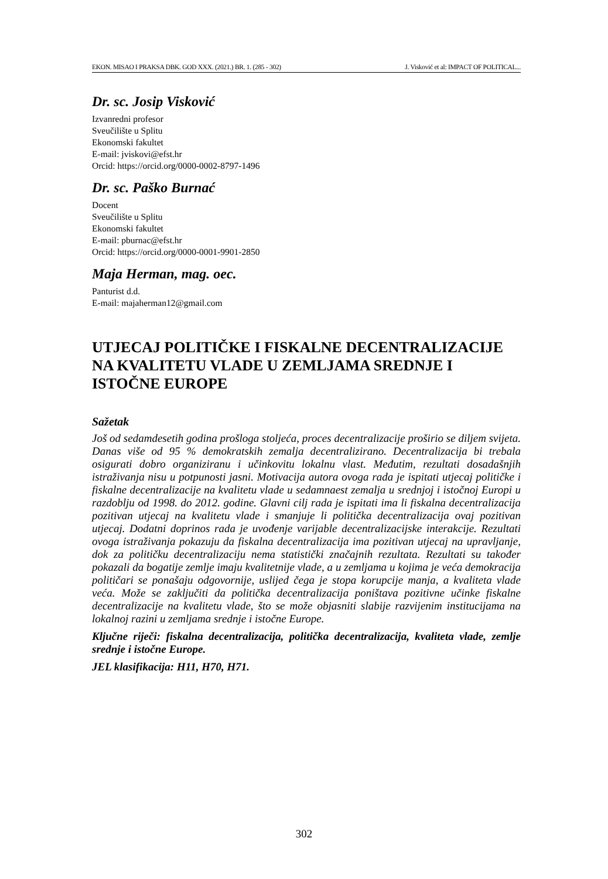EKON. MISAO I PRAKSA DBK. GOD XXX. (2021.) BR. 1. (285 - 302) J. Visković et al: IMPACT OF POLITICAL...
Dr. sc. Josip Visković
Izvanredni profesor
Sveučilište u Splitu
Ekonomski fakultet
E-mail: jviskovi@efst.hr
Orcid: https://orcid.org/0000-0002-8797-1496
Dr. sc. Paško Burnać
Docent
Sveučilište u Splitu
Ekonomski fakultet
E-mail: pburnac@efst.hr
Orcid: https://orcid.org/0000-0001-9901-2850
Maja Herman, mag. oec.
Panturist d.d.
E-mail: majaherman12@gmail.com
UTJECAJ POLITIČKE I FISKALNE DECENTRALIZACIJE NA KVALITETU VLADE U ZEMLJAMA SREDNJE I ISTOČNE EUROPE
Sažetak
Još od sedamdesetih godina prošloga stoljeća, proces decentralizacije proširio se diljem svijeta. Danas više od 95 % demokratskih zemalja decentralizirano. Decentralizacija bi trebala osigurati dobro organiziranu i učinkovitu lokalnu vlast. Međutim, rezultati dosadašnjih istraživanja nisu u potpunosti jasni. Motivacija autora ovoga rada je ispitati utjecaj političke i fiskalne decentralizacije na kvalitetu vlade u sedamnaest zemalja u srednjoj i istočnoj Europi u razdoblju od 1998. do 2012. godine. Glavni cilj rada je ispitati ima li fiskalna decentralizacija pozitivan utjecaj na kvalitetu vlade i smanjuje li politička decentralizacija ovaj pozitivan utjecaj. Dodatni doprinos rada je uvođenje varijable decentralizacijske interakcije. Rezultati ovoga istraživanja pokazuju da fiskalna decentralizacija ima pozitivan utjecaj na upravljanje, dok za političku decentralizaciju nema statistički značajnih rezultata. Rezultati su također pokazali da bogatije zemlje imaju kvalitetnije vlade, a u zemljama u kojima je veća demokracija političari se ponašaju odgovornije, uslijed čega je stopa korupcije manja, a kvaliteta vlade veća. Može se zaključiti da politička decentralizacija poništava pozitivne učinke fiskalne decentralizacije na kvalitetu vlade, što se može objasniti slabije razvijenim institucijama na lokalnoj razini u zemljama srednje i istočne Europe.
Ključne riječi: fiskalna decentralizacija, politička decentralizacija, kvaliteta vlade, zemlje srednje i istočne Europe.
JEL klasifikacija: H11, H70, H71.
302